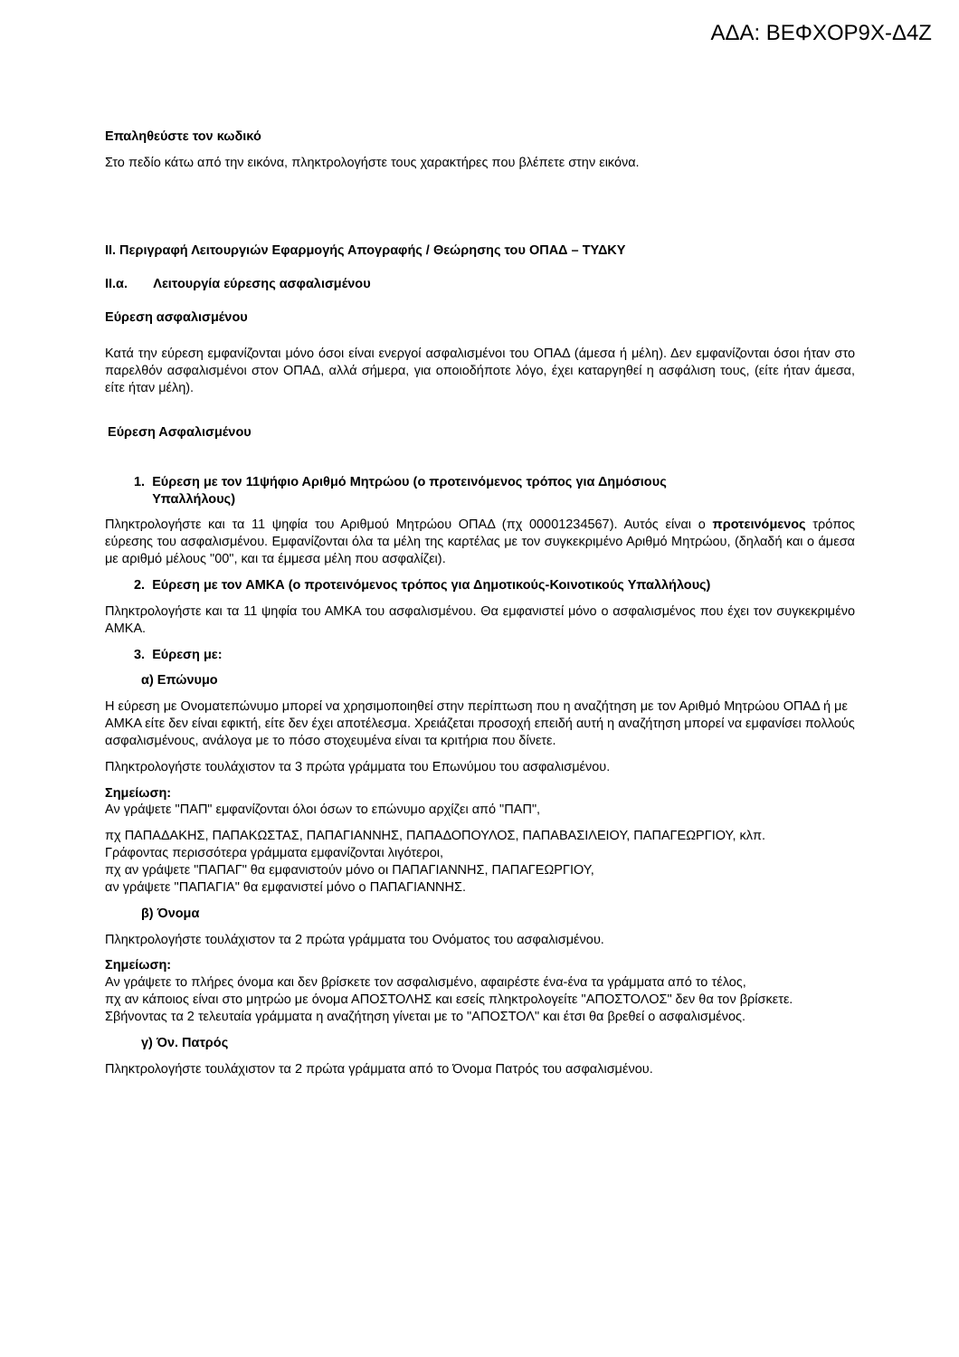ΑΔΑ: ΒΕΦΧΟΡ9Χ-Δ4Ζ
Επαληθεύστε τον κωδικό
Στο πεδίο κάτω από την εικόνα, πληκτρολογήστε τους χαρακτήρες που βλέπετε στην εικόνα.
ΙΙ. Περιγραφή Λειτουργιών Εφαρμογής Απογραφής / Θεώρησης του ΟΠΑΔ – ΤΥΔΚΥ
ΙΙ.α. Λειτουργία εύρεσης ασφαλισμένου
Εύρεση ασφαλισμένου
Κατά την εύρεση εμφανίζονται μόνο όσοι είναι ενεργοί ασφαλισμένοι του ΟΠΑΔ (άμεσα ή μέλη). Δεν εμφανίζονται όσοι ήταν στο παρελθόν ασφαλισμένοι στον ΟΠΑΔ, αλλά σήμερα, για οποιοδήποτε λόγο, έχει καταργηθεί η ασφάλιση τους, (είτε ήταν άμεσα, είτε ήταν μέλη).
Εύρεση Ασφαλισμένου
1. Εύρεση με τον 11ψήφιο Αριθμό Μητρώου (ο προτεινόμενος τρόπος για Δημόσιους
Υπαλλήλους)
Πληκτρολογήστε και τα 11 ψηφία του Αριθμού Μητρώου ΟΠΑΔ (πχ 00001234567). Αυτός είναι ο προτεινόμενος τρόπος εύρεσης του ασφαλισμένου. Εμφανίζονται όλα τα μέλη της καρτέλας με τον συγκεκριμένο Αριθμό Μητρώου, (δηλαδή και ο άμεσα με αριθμό μέλους "00", και τα έμμεσα μέλη που ασφαλίζει).
2. Εύρεση με τον ΑΜΚΑ (ο προτεινόμενος τρόπος για Δημοτικούς-Κοινοτικούς Υπαλλήλους)
Πληκτρολογήστε και τα 11 ψηφία του ΑΜΚΑ του ασφαλισμένου. Θα εμφανιστεί μόνο ο ασφαλισμένος που έχει τον συγκεκριμένο ΑΜΚΑ.
3. Εύρεση με:
α) Επώνυμο
Η εύρεση με Ονοματεπώνυμο μπορεί να χρησιμοποιηθεί στην περίπτωση που η αναζήτηση με τον Αριθμό Μητρώου ΟΠΑΔ ή με ΑΜΚΑ είτε δεν είναι εφικτή, είτε δεν έχει αποτέλεσμα. Χρειάζεται προσοχή επειδή αυτή η αναζήτηση μπορεί να εμφανίσει πολλούς ασφαλισμένους, ανάλογα με το πόσο στοχευμένα είναι τα κριτήρια που δίνετε.
Πληκτρολογήστε τουλάχιστον τα 3 πρώτα γράμματα του Επωνύμου του ασφαλισμένου.
Σημείωση:
Αν γράψετε "ΠΑΠ" εμφανίζονται όλοι όσων το επώνυμο αρχίζει από "ΠΑΠ",
πχ ΠΑΠΑΔΑΚΗΣ, ΠΑΠΑΚΩΣΤΑΣ, ΠΑΠΑΓΙΑΝΝΗΣ, ΠΑΠΑΔΟΠΟΥΛΟΣ, ΠΑΠΑΒΑΣΙΛΕΙΟΥ, ΠΑΠΑΓΕΩΡΓΙΟΥ, κλπ.
Γράφοντας περισσότερα γράμματα εμφανίζονται λιγότεροι,
πχ αν γράψετε "ΠΑΠΑΓ" θα εμφανιστούν μόνο οι ΠΑΠΑΓΙΑΝΝΗΣ, ΠΑΠΑΓΕΩΡΓΙΟΥ,
αν γράψετε "ΠΑΠΑΓΙΑ" θα εμφανιστεί μόνο ο ΠΑΠΑΓΙΑΝΝΗΣ.
β) Όνομα
Πληκτρολογήστε τουλάχιστον τα 2 πρώτα γράμματα του Ονόματος του ασφαλισμένου.
Σημείωση:
Αν γράψετε το πλήρες όνομα και δεν βρίσκετε τον ασφαλισμένο, αφαιρέστε ένα-ένα τα γράμματα από το τέλος,
πχ αν κάποιος είναι στο μητρώο με όνομα ΑΠΟΣΤΟΛΗΣ και εσείς πληκτρολογείτε "ΑΠΟΣΤΟΛΟΣ" δεν θα τον βρίσκετε.
Σβήνοντας τα 2 τελευταία γράμματα η αναζήτηση γίνεται με το "ΑΠΟΣΤΟΛ" και έτσι θα βρεθεί ο ασφαλισμένος.
γ) Όν. Πατρός
Πληκτρολογήστε τουλάχιστον τα 2 πρώτα γράμματα από το Όνομα Πατρός του ασφαλισμένου.